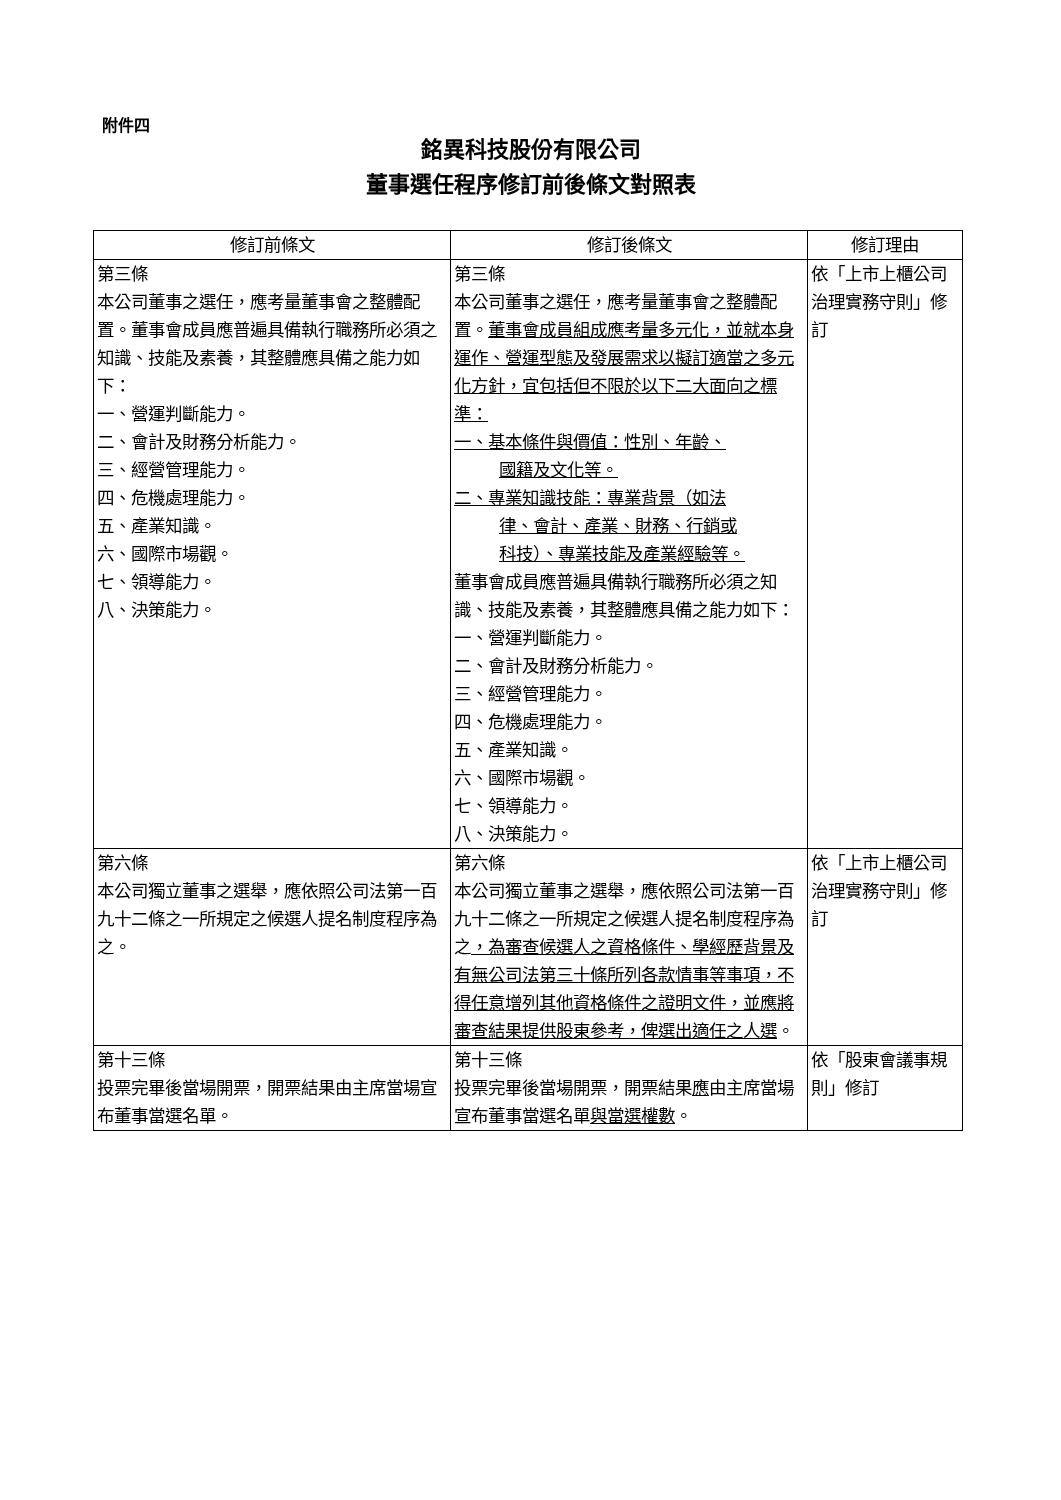附件四
銘異科技股份有限公司
董事選任程序修訂前後條文對照表
| 修訂前條文 | 修訂後條文 | 修訂理由 |
| --- | --- | --- |
| 第三條 本公司董事之選任，應考量董事會之整體配置。董事會成員應普遍具備執行職務所必須之知識、技能及素養，其整體應具備之能力如下： 一、營運判斷能力。 二、會計及財務分析能力。 三、經營管理能力。 四、危機處理能力。 五、產業知識。 六、國際市場觀。 七、領導能力。 八、決策能力。 | 第三條 本公司董事之選任，應考量董事會之整體配置。 董事會成員組成應考量多元化，並就本身運作、營運型態及發展需求以擬訂適當之多元化方針，宜包括但不限於以下二大面向之標準： 一、基本條件與價值：性別、年齡、 國籍及文化等。 二、專業知識技能：專業背景（如法 律、會計、產業、財務、行銷或 科技）、專業技能及產業經驗等。 董事會成員應普遍具備執行職務所必須之知識、技能及素養，其整體應具備之能力如下： 一、營運判斷能力。 二、會計及財務分析能力。 三、經營管理能力。 四、危機處理能力。 五、產業知識。 六、國際市場觀。 七、領導能力。 八、決策能力。 | 依「上市上櫃公司治理實務守則」修訂 |
| 第六條 本公司獨立董事之選舉，應依照公司法第一百九十二條之一所規定之候選人提名制度程序為之。 | 第六條 本公司獨立董事之選舉，應依照公司法第一百九十二條之一所規定之候選人提名制度程序為之 ，為審查候選人之資格條件、學經歷背景及有無公司法第三十條所列各款情事等事項，不得任意增列其他資格條件之證明文件，並應將審查結果提供股東參考，俾選出適任之人選 。 | 依「上市上櫃公司治理實務守則」修訂 |
| 第十三條 投票完畢後當場開票，開票結果由主席當場宣布董事當選名單。 | 第十三條 投票完畢後當場開票，開票結果 應 由主席當場宣布董事當選名單 與當選權數 。 | 依「股東會議事規則」修訂 |